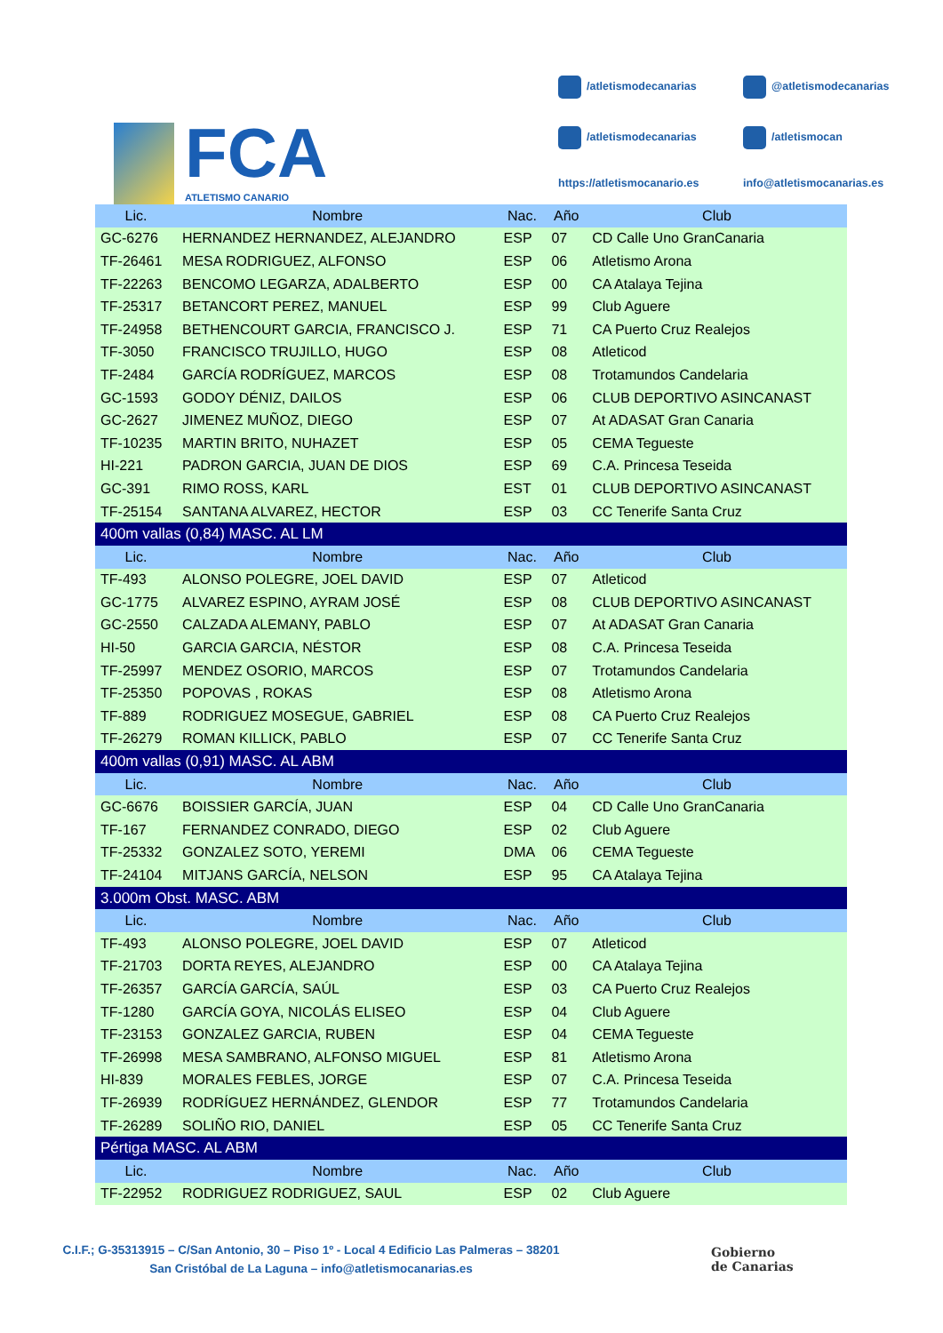FCA
ATLETISMO CANARIO
/atletismodecanarias
@atletismodecanarias
/atletismodecanarias
/atletismocan
https://atletismocanario.es
info@atletismocanarias.es
| Lic. | Nombre | Nac. | Año | Club |
| --- | --- | --- | --- | --- |
| GC-6276 | HERNANDEZ HERNANDEZ, ALEJANDRO | ESP | 07 | CD Calle Uno GranCanaria |
| TF-26461 | MESA RODRIGUEZ, ALFONSO | ESP | 06 | Atletismo Arona |
| TF-22263 | BENCOMO LEGARZA, ADALBERTO | ESP | 00 | CA Atalaya Tejina |
| TF-25317 | BETANCORT PEREZ, MANUEL | ESP | 99 | Club Aguere |
| TF-24958 | BETHENCOURT GARCIA, FRANCISCO J. | ESP | 71 | CA Puerto Cruz Realejos |
| TF-3050 | FRANCISCO TRUJILLO, HUGO | ESP | 08 | Atleticod |
| TF-2484 | GARCÍA RODRÍGUEZ, MARCOS | ESP | 08 | Trotamundos Candelaria |
| GC-1593 | GODOY DÉNIZ, DAILOS | ESP | 06 | CLUB DEPORTIVO ASINCANAST |
| GC-2627 | JIMENEZ MUÑOZ, DIEGO | ESP | 07 | At ADASAT Gran Canaria |
| TF-10235 | MARTIN BRITO, NUHAZET | ESP | 05 | CEMA Tegueste |
| HI-221 | PADRON GARCIA, JUAN DE DIOS | ESP | 69 | C.A. Princesa Teseida |
| GC-391 | RIMO ROSS, KARL | EST | 01 | CLUB DEPORTIVO ASINCANAST |
| TF-25154 | SANTANA ALVAREZ, HECTOR | ESP | 03 | CC Tenerife Santa Cruz |
| 400m vallas (0,84) MASC. AL LM | | | | |
| Lic. | Nombre | Nac. | Año | Club |
| TF-493 | ALONSO POLEGRE, JOEL DAVID | ESP | 07 | Atleticod |
| GC-1775 | ALVAREZ ESPINO, AYRAM JOSÉ | ESP | 08 | CLUB DEPORTIVO ASINCANAST |
| GC-2550 | CALZADA ALEMANY, PABLO | ESP | 07 | At ADASAT Gran Canaria |
| HI-50 | GARCIA GARCIA, NÉSTOR | ESP | 08 | C.A. Princesa Teseida |
| TF-25997 | MENDEZ OSORIO, MARCOS | ESP | 07 | Trotamundos Candelaria |
| TF-25350 | POPOVAS , ROKAS | ESP | 08 | Atletismo Arona |
| TF-889 | RODRIGUEZ MOSEGUE, GABRIEL | ESP | 08 | CA Puerto Cruz Realejos |
| TF-26279 | ROMAN KILLICK, PABLO | ESP | 07 | CC Tenerife Santa Cruz |
| 400m vallas (0,91) MASC. AL ABM | | | | |
| Lic. | Nombre | Nac. | Año | Club |
| GC-6676 | BOISSIER GARCÍA, JUAN | ESP | 04 | CD Calle Uno GranCanaria |
| TF-167 | FERNANDEZ CONRADO, DIEGO | ESP | 02 | Club Aguere |
| TF-25332 | GONZALEZ SOTO, YEREMI | DMA | 06 | CEMA Tegueste |
| TF-24104 | MITJANS GARCÍA, NELSON | ESP | 95 | CA Atalaya Tejina |
| 3.000m Obst. MASC. ABM | | | | |
| Lic. | Nombre | Nac. | Año | Club |
| TF-493 | ALONSO POLEGRE, JOEL DAVID | ESP | 07 | Atleticod |
| TF-21703 | DORTA REYES, ALEJANDRO | ESP | 00 | CA Atalaya Tejina |
| TF-26357 | GARCÍA GARCÍA, SAÚL | ESP | 03 | CA Puerto Cruz Realejos |
| TF-1280 | GARCÍA GOYA, NICOLÁS ELISEO | ESP | 04 | Club Aguere |
| TF-23153 | GONZALEZ GARCIA, RUBEN | ESP | 04 | CEMA Tegueste |
| TF-26998 | MESA SAMBRANO, ALFONSO MIGUEL | ESP | 81 | Atletismo Arona |
| HI-839 | MORALES FEBLES, JORGE | ESP | 07 | C.A. Princesa Teseida |
| TF-26939 | RODRÍGUEZ HERNÁNDEZ, GLENDOR | ESP | 77 | Trotamundos Candelaria |
| TF-26289 | SOLIÑO RIO, DANIEL | ESP | 05 | CC Tenerife Santa Cruz |
| Pértiga MASC. AL ABM | | | | |
| Lic. | Nombre | Nac. | Año | Club |
| TF-22952 | RODRIGUEZ RODRIGUEZ, SAUL | ESP | 02 | Club Aguere |
C.I.F.; G-35313915 – C/San Antonio, 30 – Piso 1º - Local 4 Edificio Las Palmeras – 38201
San Cristóbal de La Laguna – info@atletismocanarias.es
Gobierno
de Canarias